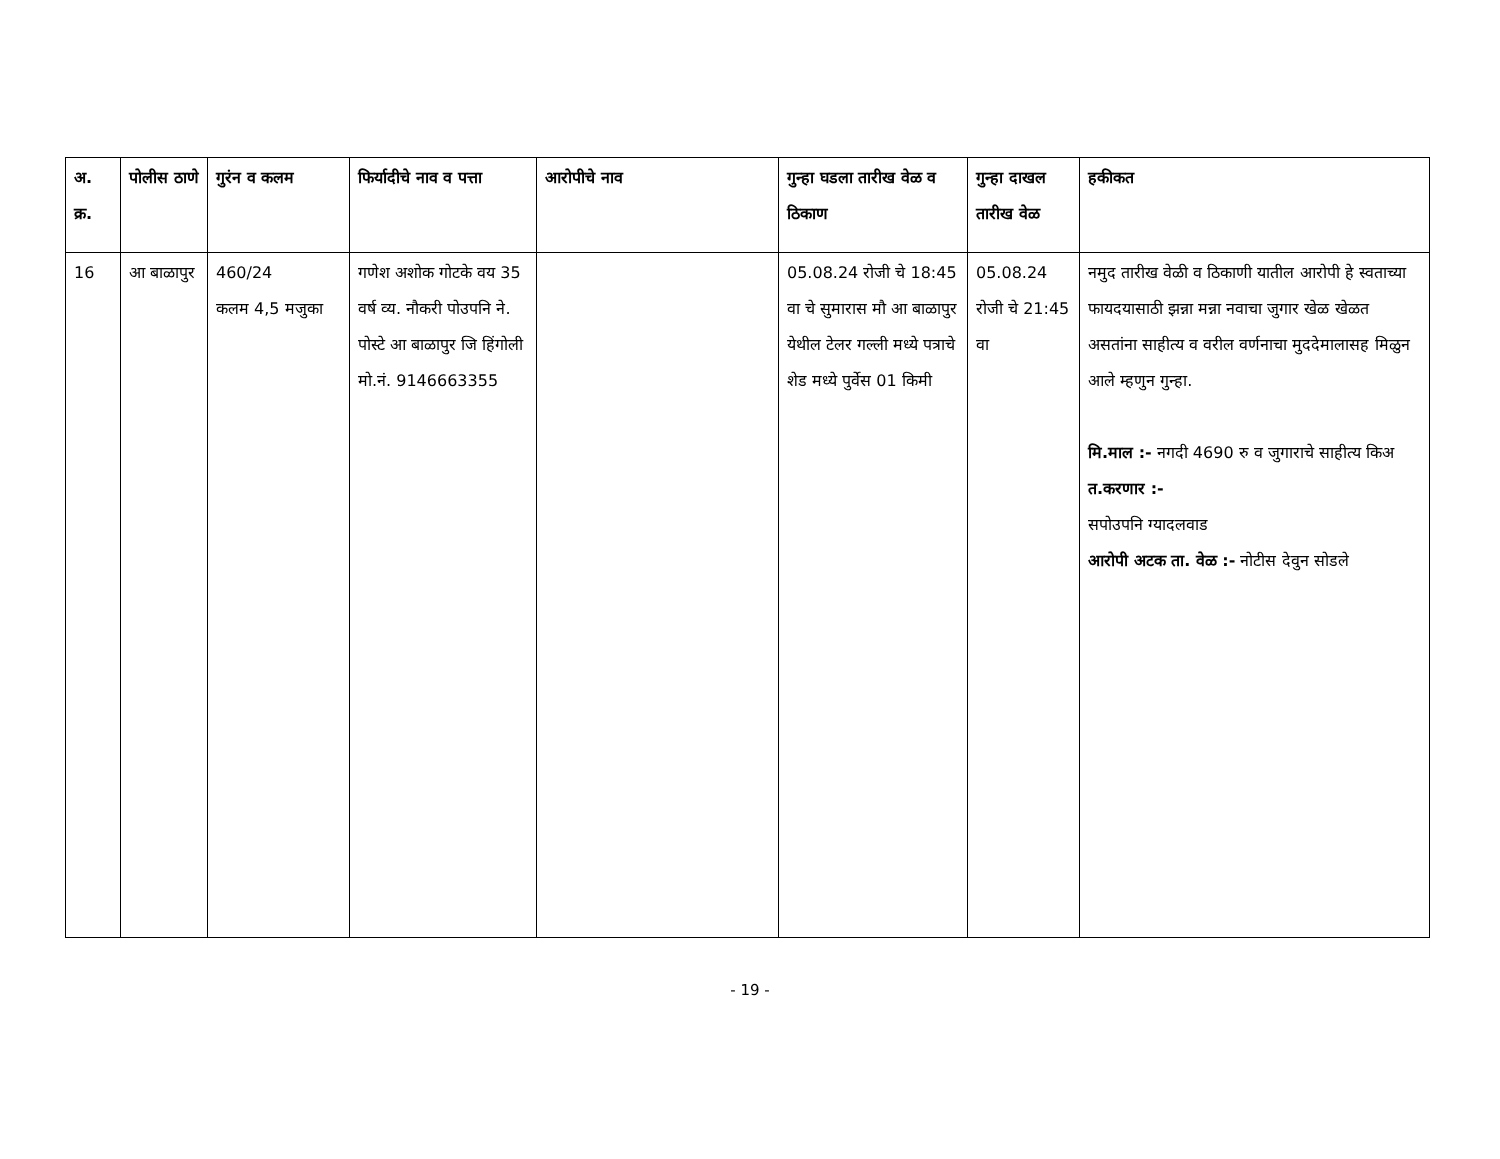| अ. क्र. | पोलीस ठाणे | गुरंन व कलम | फिर्यादीचे नाव व पत्ता | आरोपीचे नाव | गुन्हा घडला तारीख वेळ व ठिकाण | गुन्हा दाखल तारीख वेळ | हकीकत |
| --- | --- | --- | --- | --- | --- | --- | --- |
| 16 | आ बाळापुर | 460/24 कलम 4,5 मजुका | गणेश अशोक गोटके वय 35 वर्ष व्य. नौकरी पोउपनि ने. पोस्टे आ बाळापुर जि हिंगोली मो.नं. 9146663355 | | 05.08.24 रोजी चे 18:45 वा चे सुमारास मौ आ बाळापुर येथील टेलर गल्ली मध्ये पत्राचे शेड मध्ये पुर्वेस 01 किमी | 05.08.24 रोजी चे 21:45 वा | नमुद तारीख वेळी व ठिकाणी यातील आरोपी हे स्वताच्या फायदयासाठी झन्ना मन्ना नवाचा जुगार खेळ खेळत असतांना साहीत्य व वरील वर्णनाचा मुददेमालासह मिळुन आले म्हणुन गुन्हा. मि.माल :- नगदी 4690 रु व जुगाराचे साहीत्य किअ त.करणार :- सपोउपनि ग्यादलवाड आरोपी अटक ता. वेळ :- नोटीस देवुन सोडले |
- 19 -